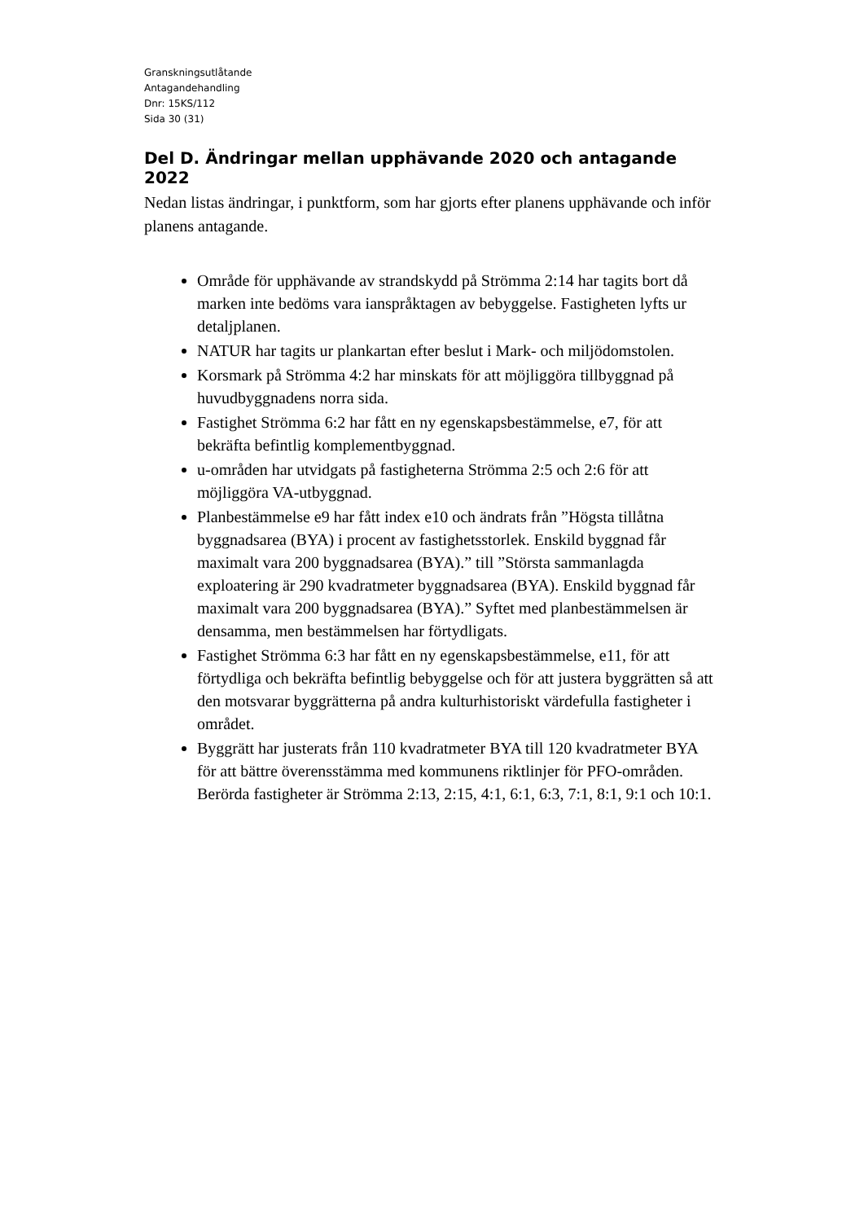Granskningsutlåtande
Antagandehandling
Dnr: 15KS/112
Sida 30 (31)
Del D. Ändringar mellan upphävande 2020 och antagande 2022
Nedan listas ändringar, i punktform, som har gjorts efter planens upphävande och inför planens antagande.
Område för upphävande av strandskydd på Strömma 2:14 har tagits bort då marken inte bedöms vara ianspråktagen av bebyggelse. Fastigheten lyfts ur detaljplanen.
NATUR har tagits ur plankartan efter beslut i Mark- och miljödomstolen.
Korsmark på Strömma 4:2 har minskats för att möjliggöra tillbyggnad på huvudbyggnadens norra sida.
Fastighet Strömma 6:2 har fått en ny egenskapsbestämmelse, e7, för att bekräfta befintlig komplementbyggnad.
u-områden har utvidgats på fastigheterna Strömma 2:5 och 2:6 för att möjliggöra VA-utbyggnad.
Planbestämmelse e9 har fått index e10 och ändrats från ”Högsta tillåtna byggnadsarea (BYA) i procent av fastighetsstorlek. Enskild byggnad får maximalt vara 200 byggnadsarea (BYA).” till ”Största sammanlagda exploatering är 290 kvadratmeter byggnadsarea (BYA). Enskild byggnad får maximalt vara 200 byggnadsarea (BYA).” Syftet med planbestämmelsen är densamma, men bestämmelsen har förtydligats.
Fastighet Strömma 6:3 har fått en ny egenskapsbestämmelse, e11, för att förtydliga och bekräfta befintlig bebyggelse och för att justera byggrätten så att den motsvarar byggrätterna på andra kulturhistoriskt värdefulla fastigheter i området.
Byggrätt har justerats från 110 kvadratmeter BYA till 120 kvadratmeter BYA för att bättre överensstämma med kommunens riktlinjer för PFO-områden. Berörda fastigheter är Strömma 2:13, 2:15, 4:1, 6:1, 6:3, 7:1, 8:1, 9:1 och 10:1.